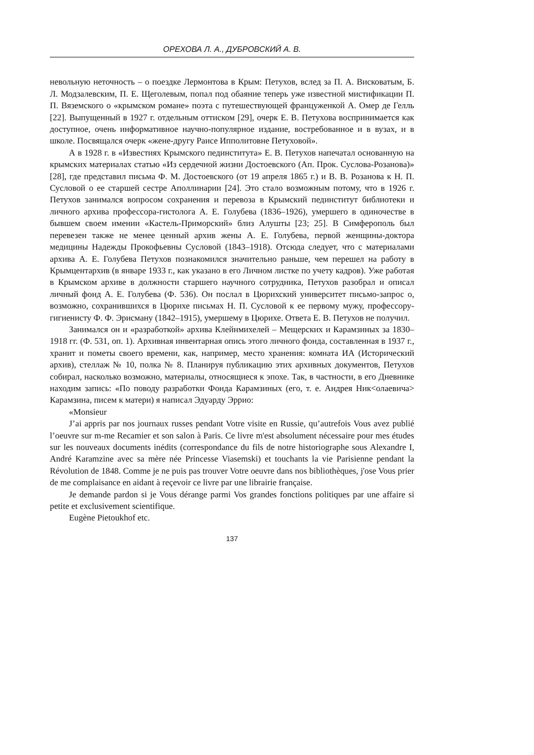ОРЕХОВА Л. А., ДУБРОВСКИЙ А. В.
невольную неточность – о поездке Лермонтова в Крым: Петухов, вслед за П. А. Висковатым, Б. Л. Модзалевским, П. Е. Щеголевым, попал под обаяние теперь уже известной мистификации П. П. Вяземского о «крымском романе» поэта с путешествующей француженкой А. Омер де Гелль [22]. Выпущенный в 1927 г. отдельным оттиском [29], очерк Е. В. Петухова воспринимается как доступное, очень информативное научно-популярное издание, востребованное и в вузах, и в школе. Посвящался очерк «жене-другу Раисе Ипполитовне Петуховой».
А в 1928 г. в «Известиях Крымского пединститута» Е. В. Петухов напечатал основанную на крымских материалах статью «Из сердечной жизни Достоевского (Ап. Прок. Суслова-Розанова)» [28], где представил письма Ф. М. Достоевского (от 19 апреля 1865 г.) и В. В. Розанова к Н. П. Сусловой о ее старшей сестре Аполлинарии [24]. Это стало возможным потому, что в 1926 г. Петухов занимался вопросом сохранения и перевоза в Крымский пединститут библиотеки и личного архива профессора-гистолога А. Е. Голубева (1836–1926), умершего в одиночестве в бывшем своем имении «Кастель-Приморский» близ Алушты [23; 25]. В Симферополь был перевезен также не менее ценный архив жены А. Е. Голубева, первой женщины-доктора медицины Надежды Прокофьевны Сусловой (1843–1918). Отсюда следует, что с материалами архива А. Е. Голубева Петухов познакомился значительно раньше, чем перешел на работу в Крымцентархив (в январе 1933 г., как указано в его Личном листке по учету кадров). Уже работая в Крымском архиве в должности старшего научного сотрудника, Петухов разобрал и описал личный фонд А. Е. Голубева (Ф. 536). Он послал в Цюрихский университет письмо-запрос о, возможно, сохранившихся в Цюрихе письмах Н. П. Сусловой к ее первому мужу, профессору-гигиенисту Ф. Ф. Эрисману (1842–1915), умершему в Цюрихе. Ответа Е. В. Петухов не получил.
Занимался он и «разработкой» архива Клейнмихелей – Мещерских и Карамзиных за 1830–1918 гг. (Ф. 531, оп. 1). Архивная инвентарная опись этого личного фонда, составленная в 1937 г., хранит и пометы своего времени, как, например, место хранения: комната ИА (Исторический архив), стеллаж № 10, полка № 8. Планируя публикацию этих архивных документов, Петухов собирал, насколько возможно, материалы, относящиеся к эпохе. Так, в частности, в его Дневнике находим запись: «По поводу разработки Фонда Карамзиных (его, т. е. Андрея Ник<олаевича> Карамзина, писем к матери) я написал Эдуарду Эррио:
«Monsieur
J’ai appris par nos journaux russes pendant Votre visite en Russie, qu’autrefois Vous avez publié l’oeuvre sur m-me Recamier et son salon à Paris. Ce livre m'est absolument nécessaire pour mes études sur les nouveaux documents inédits (correspondance du fils de notre historiographe sous Alexandre I, André Karamzine avec sa mère née Princesse Viasemski) et touchants la vie Parisienne pendant la Révolution de 1848. Comme je ne puis pas trouver Votre oeuvre dans nos bibliothèques, j'ose Vous prier de me complaisance en aidant à reçevoir ce livre par une librairie française.
Je demande pardon si je Vous dérange parmi Vos grandes fonctions politiques par une affaire si petite et exclusivement scientifique.
Eugène Pietoukhof etc.
137